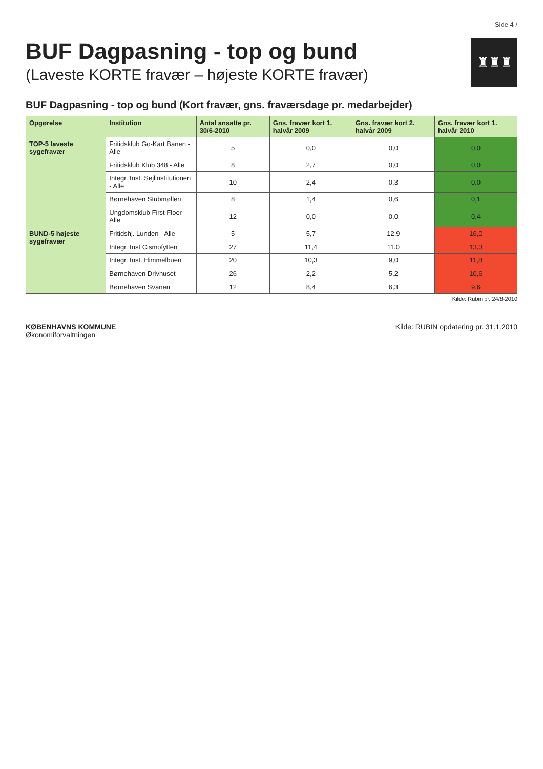Side 4 /
BUF Dagpasning - top og bund
(Laveste KORTE fravær – højeste KORTE fravær)
♜♜♜
BUF Dagpasning - top og bund (Kort fravær, gns. fraværsdage pr. medarbejder)
| Opgørelse | Institution | Antal ansatte pr. 30/6-2010 | Gns. fravær kort 1. halvår 2009 | Gns. fravær kort 2. halvår 2009 | Gns. fravær kort 1. halvår 2010 |
| --- | --- | --- | --- | --- | --- |
| TOP-5 laveste sygefravær | Fritidsklub Go-Kart Banen - Alle | 5 | 0,0 | 0,0 | 0,0 |
| | Fritidsklub Klub 348 - Alle | 8 | 2,7 | 0,0 | 0,0 |
| | Integr. Inst. Sejlinstitutionen - Alle | 10 | 2,4 | 0,3 | 0,0 |
| | Børnehaven Stubmøllen | 8 | 1,4 | 0,6 | 0,1 |
| | Ungdomsklub First Floor - Alle | 12 | 0,0 | 0,0 | 0,4 |
| BUND-5 højeste sygefravær | Fritidshj. Lunden - Alle | 5 | 5,7 | 12,9 | 16,0 |
| | Integr. Inst Cismofytten | 27 | 11,4 | 11,0 | 13,3 |
| | Integr. Inst. Himmelbuen | 20 | 10,3 | 9,0 | 11,8 |
| | Børnehaven Drivhuset | 26 | 2,2 | 5,2 | 10,6 |
| | Børnehaven Svanen | 12 | 8,4 | 6,3 | 9,6 |
Kilde: Rubin pr. 24/8-2010
KØBENHAVNS KOMMUNE
Økonomiforvaltningen
Kilde: RUBIN opdatering pr. 31.1.2010